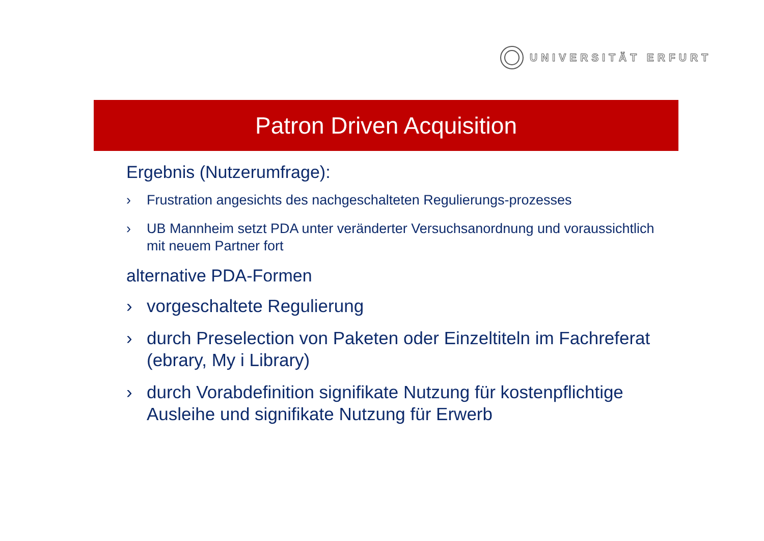UNIVERSITÄT ERFURT
Patron Driven Acquisition
Ergebnis (Nutzerumfrage):
› Frustration angesichts des nachgeschalteten Regulierungs-prozesses
› UB Mannheim setzt PDA unter veränderter Versuchsanordnung und voraussichtlich mit neuem Partner fort
alternative PDA-Formen
› vorgeschaltete Regulierung
› durch Preselection von Paketen oder Einzeltiteln im Fachreferat (ebrary, My i Library)
› durch Vorabdefinition signifikate Nutzung für kostenpflichtige Ausleihe und signifikate Nutzung für Erwerb